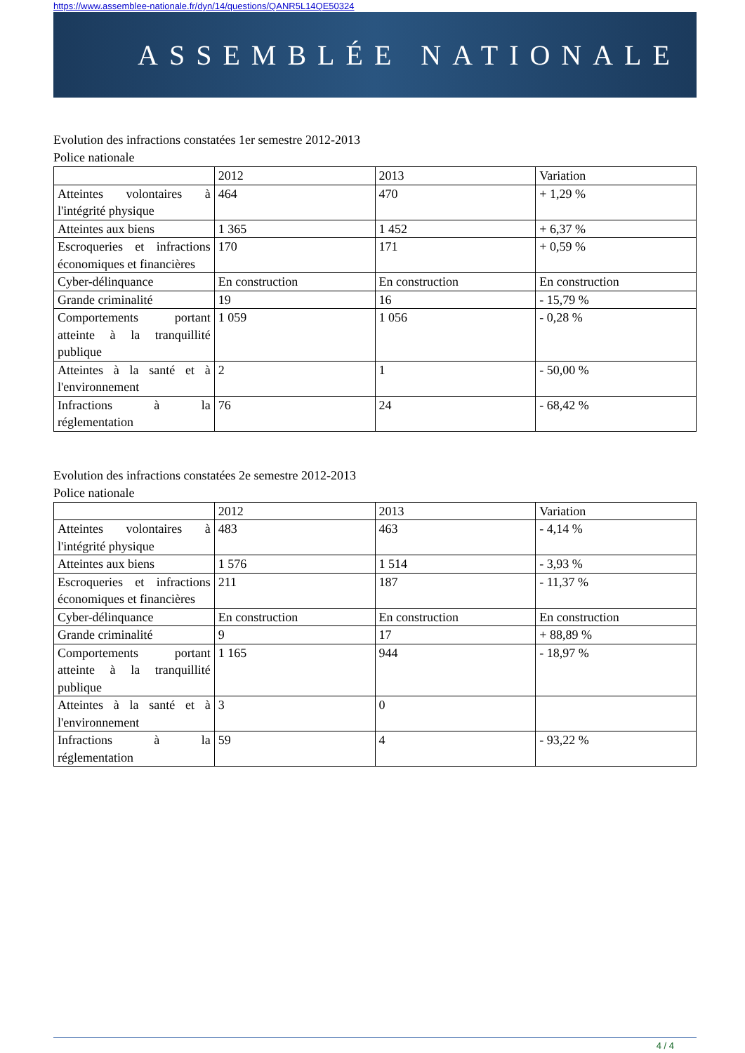https://www.assemblee-nationale.fr/dyn/14/questions/QANR5L14QE50324
ASSEMBLÉE NATIONALE
Evolution des infractions constatées 1er semestre 2012-2013
Police nationale
| | 2012 | 2013 | Variation |
| Atteintes volontaires à l'intégrité physique | 464 | 470 | + 1,29 % |
| Atteintes aux biens | 1 365 | 1 452 | + 6,37 % |
| Escroqueries et infractions économiques et financières | 170 | 171 | + 0,59 % |
| Cyber-délinquance | En construction | En construction | En construction |
| Grande criminalité | 19 | 16 | - 15,79 % |
| Comportements portant atteinte à la tranquillité publique | 1 059 | 1 056 | - 0,28 % |
| Atteintes à la santé et à l'environnement | 2 | 1 | - 50,00 % |
| Infractions à la réglementation | 76 | 24 | - 68,42 % |
Evolution des infractions constatées 2e semestre 2012-2013
Police nationale
| | 2012 | 2013 | Variation |
| Atteintes volontaires à l'intégrité physique | 483 | 463 | - 4,14 % |
| Atteintes aux biens | 1 576 | 1 514 | - 3,93 % |
| Escroqueries et infractions économiques et financières | 211 | 187 | - 11,37 % |
| Cyber-délinquance | En construction | En construction | En construction |
| Grande criminalité | 9 | 17 | + 88,89 % |
| Comportements portant atteinte à la tranquillité publique | 1 165 | 944 | - 18,97 % |
| Atteintes à la santé et à l'environnement | 3 | 0 | |
| Infractions à la réglementation | 59 | 4 | - 93,22 % |
4 / 4